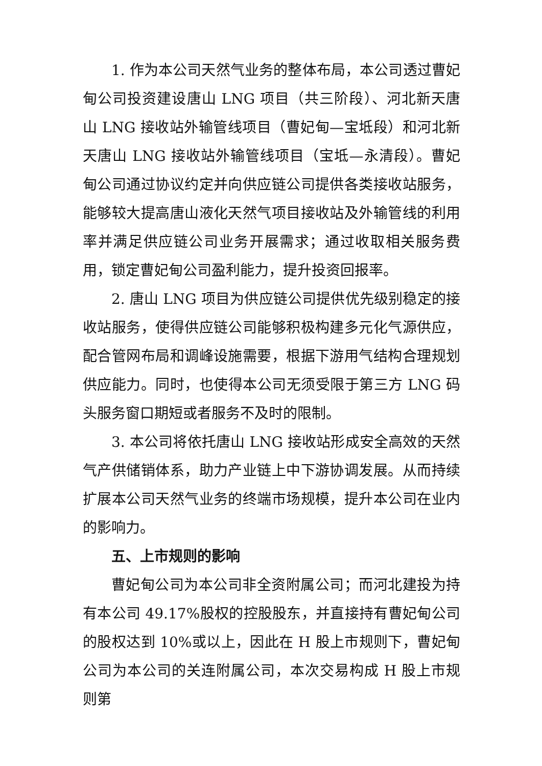1. 作为本公司天然气业务的整体布局，本公司透过曹妃甸公司投资建设唐山 LNG 项目（共三阶段）、河北新天唐山 LNG 接收站外输管线项目（曹妃甸—宝坻段）和河北新天唐山 LNG 接收站外输管线项目（宝坻—永清段）。曹妃甸公司通过协议约定并向供应链公司提供各类接收站服务，能够较大提高唐山液化天然气项目接收站及外输管线的利用率并满足供应链公司业务开展需求；通过收取相关服务费用，锁定曹妃甸公司盈利能力，提升投资回报率。
2. 唐山 LNG 项目为供应链公司提供优先级别稳定的接收站服务，使得供应链公司能够积极构建多元化气源供应，配合管网布局和调峰设施需要，根据下游用气结构合理规划供应能力。同时，也使得本公司无须受限于第三方 LNG 码头服务窗口期短或者服务不及时的限制。
3. 本公司将依托唐山 LNG 接收站形成安全高效的天然气产供储销体系，助力产业链上中下游协调发展。从而持续扩展本公司天然气业务的终端市场规模，提升本公司在业内的影响力。
五、上市规则的影响
曹妃甸公司为本公司非全资附属公司；而河北建投为持有本公司 49.17%股权的控股股东，并直接持有曹妃甸公司的股权达到 10%或以上，因此在 H 股上市规则下，曹妃甸公司为本公司的关连附属公司，本次交易构成 H 股上市规则第